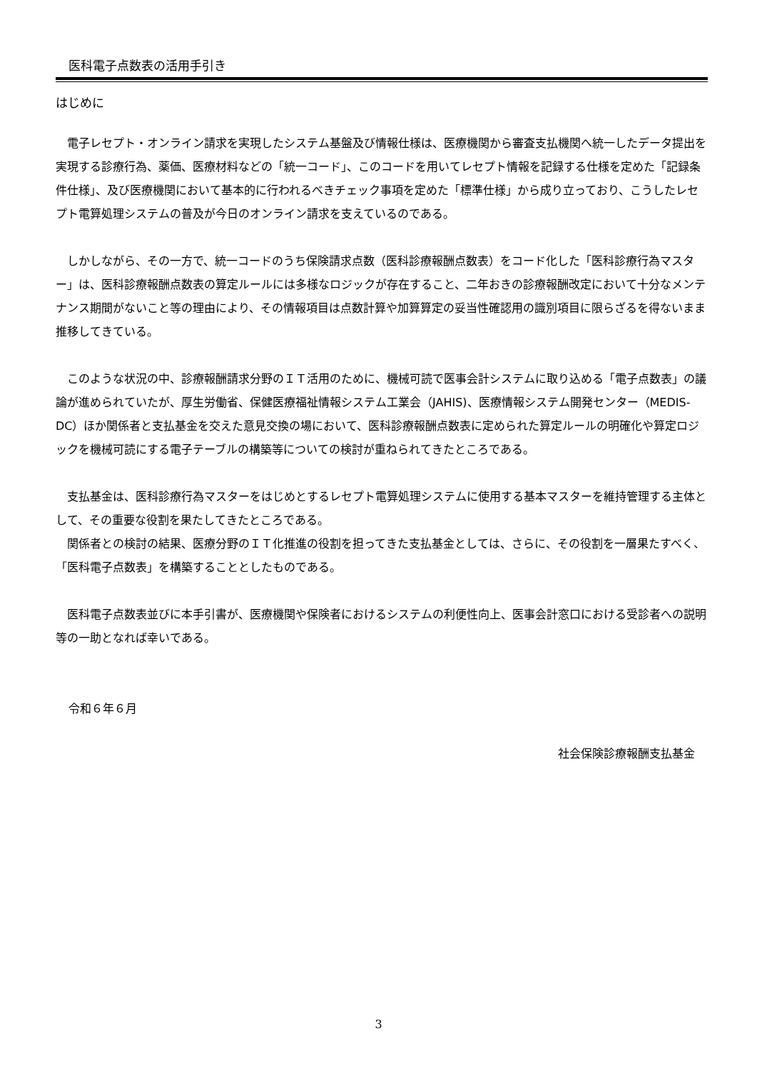医科電子点数表の活用手引き
はじめに
電子レセプト・オンライン請求を実現したシステム基盤及び情報仕様は、医療機関から審査支払機関へ統一したデータ提出を実現する診療行為、薬価、医療材料などの「統一コード」、このコードを用いてレセプト情報を記録する仕様を定めた「記録条件仕様」、及び医療機関において基本的に行われるべきチェック事項を定めた「標準仕様」から成り立っており、こうしたレセプト電算処理システムの普及が今日のオンライン請求を支えているのである。
しかしながら、その一方で、統一コードのうち保険請求点数（医科診療報酬点数表）をコード化した「医科診療行為マスター」は、医科診療報酬点数表の算定ルールには多様なロジックが存在すること、二年おきの診療報酬改定において十分なメンテナンス期間がないこと等の理由により、その情報項目は点数計算や加算算定の妥当性確認用の識別項目に限らざるを得ないまま推移してきている。
このような状況の中、診療報酬請求分野のＩＴ活用のために、機械可読で医事会計システムに取り込める「電子点数表」の議論が進められていたが、厚生労働省、保健医療福祉情報システム工業会（JAHIS)、医療情報システム開発センター（MEDIS-DC）ほか関係者と支払基金を交えた意見交換の場において、医科診療報酬点数表に定められた算定ルールの明確化や算定ロジックを機械可読にする電子テーブルの構築等についての検討が重ねられてきたところである。
支払基金は、医科診療行為マスターをはじめとするレセプト電算処理システムに使用する基本マスターを維持管理する主体として、その重要な役割を果たしてきたところである。
関係者との検討の結果、医療分野のＩＴ化推進の役割を担ってきた支払基金としては、さらに、その役割を一層果たすべく、「医科電子点数表」を構築することとしたものである。
医科電子点数表並びに本手引書が、医療機関や保険者におけるシステムの利便性向上、医事会計窓口における受診者への説明等の一助となれば幸いである。
令和６年６月
社会保険診療報酬支払基金
3